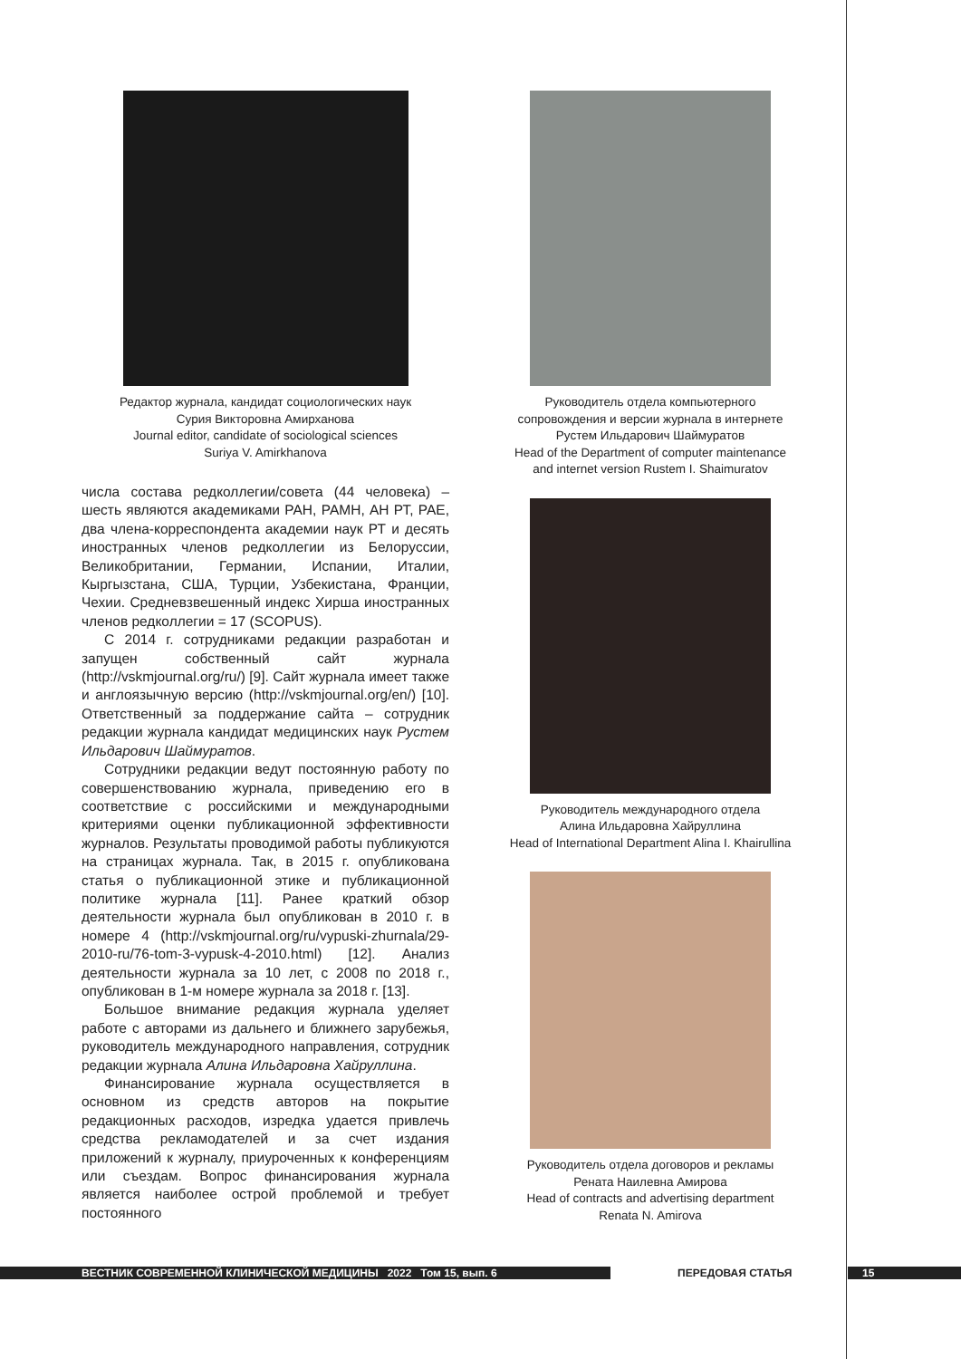Редактор журнала, кандидат социологических наук
Сурия Викторовна Амирханова
Journal editor, candidate of sociological sciences
Suriya V. Amirkhanova
числа состава редколлегии/совета (44 человека) – шесть являются академиками РАН, РАМН, АН РТ, РАЕ, два члена-корреспондента академии наук РТ и десять иностранных членов редколлегии из Белоруссии, Великобритании, Германии, Испании, Италии, Кыргызстана, США, Турции, Узбекистана, Франции, Чехии. Средневзвешенный индекс Хирша иностранных членов редколлегии = 17 (SCOPUS).
С 2014 г. сотрудниками редакции разработан и запущен собственный сайт журнала (http://vskmjournal.org/ru/) [9]. Сайт журнала имеет также и англоязычную версию (http://vskmjournal.org/en/) [10]. Ответственный за поддержание сайта – сотрудник редакции журнала кандидат медицинских наук Рустем Ильдарович Шаймуратов.
Сотрудники редакции ведут постоянную работу по совершенствованию журнала, приведению его в соответствие с российскими и международными критериями оценки публикационной эффективности журналов. Результаты проводимой работы публикуются на страницах журнала. Так, в 2015 г. опубликована статья о публикационной этике и публикационной политике журнала [11]. Ранее краткий обзор деятельности журнала был опубликован в 2010 г. в номере 4 (http://vskmjournal.org/ru/vypuski-zhurnala/29-2010-ru/76-tom-3-vypusk-4-2010.html) [12]. Анализ деятельности журнала за 10 лет, с 2008 по 2018 г., опубликован в 1-м номере журнала за 2018 г. [13].
Большое внимание редакция журнала уделяет работе с авторами из дальнего и ближнего зарубежья, руководитель международного направления, сотрудник редакции журнала Алина Ильдаровна Хайруллина.
Финансирование журнала осуществляется в основном из средств авторов на покрытие редакционных расходов, изредка удается привлечь средства рекламодателей и за счет издания приложений к журналу, приуроченных к конференциям или съездам. Вопрос финансирования журнала является наиболее острой проблемой и требует постоянного
Руководитель отдела компьютерного
сопровождения и версии журнала в интернете
Рустем Ильдарович Шаймуратов
Head of the Department of computer maintenance
and internet version Rustem I. Shaimuratov
Руководитель международного отдела
Алина Ильдаровна Хайруллина
Head of International Department Alina I. Khairullina
Руководитель отдела договоров и рекламы
Рената Наилевна Амирова
Head of contracts and advertising department
Renata N. Amirova
ВЕСТНИК СОВРЕМЕННОЙ КЛИНИЧЕСКОЙ МЕДИЦИНЫ 2022 Том 15, вып. 6 ПЕРЕДОВАЯ СТАТЬЯ 15